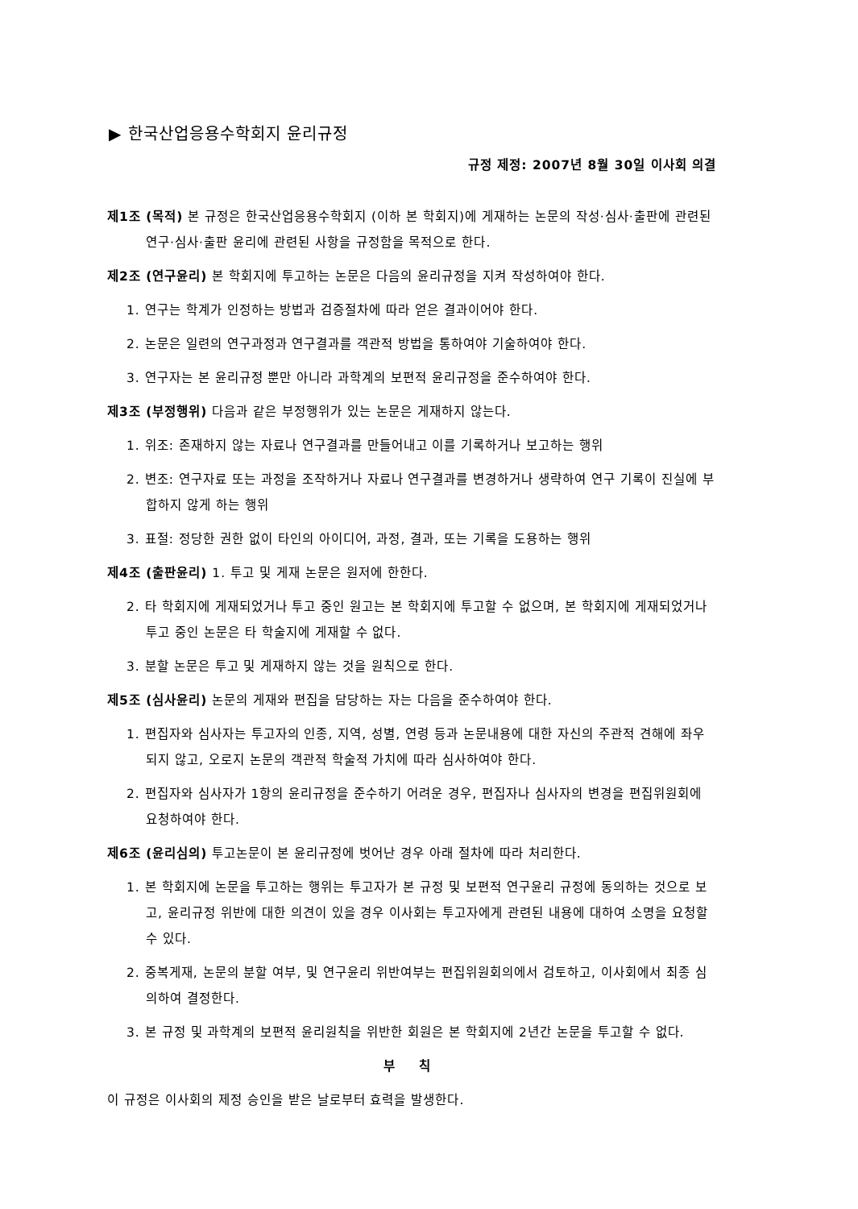▶ 한국산업응용수학회지 윤리규정
규정 제정: 2007년 8월 30일 이사회 의결
제1조 (목적) 본 규정은 한국산업응용수학회지 (이하 본 학회지)에 게재하는 논문의 작성·심사·출판에 관련된 연구·심사·출판 윤리에 관련된 사항을 규정함을 목적으로 한다.
제2조 (연구윤리) 본 학회지에 투고하는 논문은 다음의 윤리규정을 지켜 작성하여야 한다.
1. 연구는 학계가 인정하는 방법과 검증절차에 따라 얻은 결과이어야 한다.
2. 논문은 일련의 연구과정과 연구결과를 객관적 방법을 통하여야 기술하여야 한다.
3. 연구자는 본 윤리규정 뿐만 아니라 과학계의 보편적 윤리규정을 준수하여야 한다.
제3조 (부정행위) 다음과 같은 부정행위가 있는 논문은 게재하지 않는다.
1. 위조: 존재하지 않는 자료나 연구결과를 만들어내고 이를 기록하거나 보고하는 행위
2. 변조: 연구자료 또는 과정을 조작하거나 자료나 연구결과를 변경하거나 생략하여 연구 기록이 진실에 부합하지 않게 하는 행위
3. 표절: 정당한 권한 없이 타인의 아이디어, 과정, 결과, 또는 기록을 도용하는 행위
제4조 (출판윤리) 1. 투고 및 게재 논문은 원저에 한한다.
2. 타 학회지에 게재되었거나 투고 중인 원고는 본 학회지에 투고할 수 없으며, 본 학회지에 게재되었거나 투고 중인 논문은 타 학술지에 게재할 수 없다.
3. 분할 논문은 투고 및 게재하지 않는 것을 원칙으로 한다.
제5조 (심사윤리) 논문의 게재와 편집을 담당하는 자는 다음을 준수하여야 한다.
1. 편집자와 심사자는 투고자의 인종, 지역, 성별, 연령 등과 논문내용에 대한 자신의 주관적 견해에 좌우되지 않고, 오로지 논문의 객관적 학술적 가치에 따라 심사하여야 한다.
2. 편집자와 심사자가 1항의 윤리규정을 준수하기 어려운 경우, 편집자나 심사자의 변경을 편집위원회에 요청하여야 한다.
제6조 (윤리심의) 투고논문이 본 윤리규정에 벗어난 경우 아래 절차에 따라 처리한다.
1. 본 학회지에 논문을 투고하는 행위는 투고자가 본 규정 및 보편적 연구윤리 규정에 동의하는 것으로 보고, 윤리규정 위반에 대한 의견이 있을 경우 이사회는 투고자에게 관련된 내용에 대하여 소명을 요청할 수 있다.
2. 중복게재, 논문의 분할 여부, 및 연구윤리 위반여부는 편집위원회의에서 검토하고, 이사회에서 최종 심의하여 결정한다.
3. 본 규정 및 과학계의 보편적 윤리원칙을 위반한 회원은 본 학회지에 2년간 논문을 투고할 수 없다.
부 칙
이 규정은 이사회의 제정 승인을 받은 날로부터 효력을 발생한다.